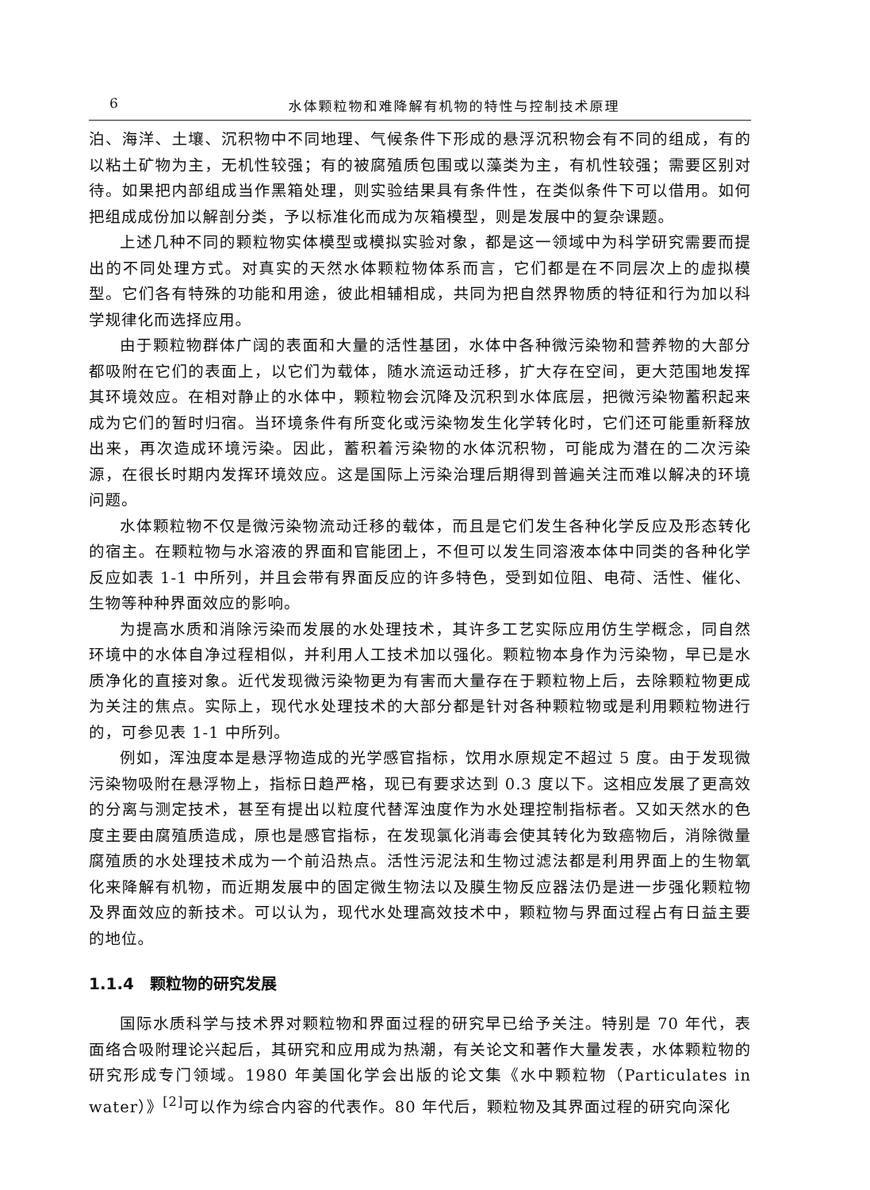6 水体颗粒物和难降解有机物的特性与控制技术原理
泊、海洋、土壤、沉积物中不同地理、气候条件下形成的悬浮沉积物会有不同的组成，有的以粘土矿物为主，无机性较强；有的被腐殖质包围或以藻类为主，有机性较强；需要区别对待。如果把内部组成当作黑箱处理，则实验结果具有条件性，在类似条件下可以借用。如何把组成成份加以解剖分类，予以标准化而成为灰箱模型，则是发展中的复杂课题。
上述几种不同的颗粒物实体模型或模拟实验对象，都是这一领域中为科学研究需要而提出的不同处理方式。对真实的天然水体颗粒物体系而言，它们都是在不同层次上的虚拟模型。它们各有特殊的功能和用途，彼此相辅相成，共同为把自然界物质的特征和行为加以科学规律化而选择应用。
由于颗粒物群体广阔的表面和大量的活性基团，水体中各种微污染物和营养物的大部分都吸附在它们的表面上，以它们为载体，随水流运动迁移，扩大存在空间，更大范围地发挥其环境效应。在相对静止的水体中，颗粒物会沉降及沉积到水体底层，把微污染物蓄积起来成为它们的暂时归宿。当环境条件有所变化或污染物发生化学转化时，它们还可能重新释放出来，再次造成环境污染。因此，蓄积着污染物的水体沉积物，可能成为潜在的二次污染源，在很长时期内发挥环境效应。这是国际上污染治理后期得到普遍关注而难以解决的环境问题。
水体颗粒物不仅是微污染物流动迁移的载体，而且是它们发生各种化学反应及形态转化的宿主。在颗粒物与水溶液的界面和官能团上，不但可以发生同溶液本体中同类的各种化学反应如表 1-1 中所列，并且会带有界面反应的许多特色，受到如位阻、电荷、活性、催化、生物等种种界面效应的影响。
为提高水质和消除污染而发展的水处理技术，其许多工艺实际应用仿生学概念，同自然环境中的水体自净过程相似，并利用人工技术加以强化。颗粒物本身作为污染物，早已是水质净化的直接对象。近代发现微污染物更为有害而大量存在于颗粒物上后，去除颗粒物更成为关注的焦点。实际上，现代水处理技术的大部分都是针对各种颗粒物或是利用颗粒物进行的，可参见表 1-1 中所列。
例如，浑浊度本是悬浮物造成的光学感官指标，饮用水原规定不超过 5 度。由于发现微污染物吸附在悬浮物上，指标日趋严格，现已有要求达到 0.3 度以下。这相应发展了更高效的分离与测定技术，甚至有提出以粒度代替浑浊度作为水处理控制指标者。又如天然水的色度主要由腐殖质造成，原也是感官指标，在发现氯化消毒会使其转化为致癌物后，消除微量腐殖质的水处理技术成为一个前沿热点。活性污泥法和生物过滤法都是利用界面上的生物氧化来降解有机物，而近期发展中的固定微生物法以及膜生物反应器法仍是进一步强化颗粒物及界面效应的新技术。可以认为，现代水处理高效技术中，颗粒物与界面过程占有日益主要的地位。
1.1.4　颗粒物的研究发展
国际水质科学与技术界对颗粒物和界面过程的研究早已给予关注。特别是 70 年代，表面络合吸附理论兴起后，其研究和应用成为热潮，有关论文和著作大量发表，水体颗粒物的研究形成专门领域。1980 年美国化学会出版的论文集《水中颗粒物（Particulates in water）》<sup>[2]</sup>可以作为综合内容的代表作。80 年代后，颗粒物及其界面过程的研究向深化